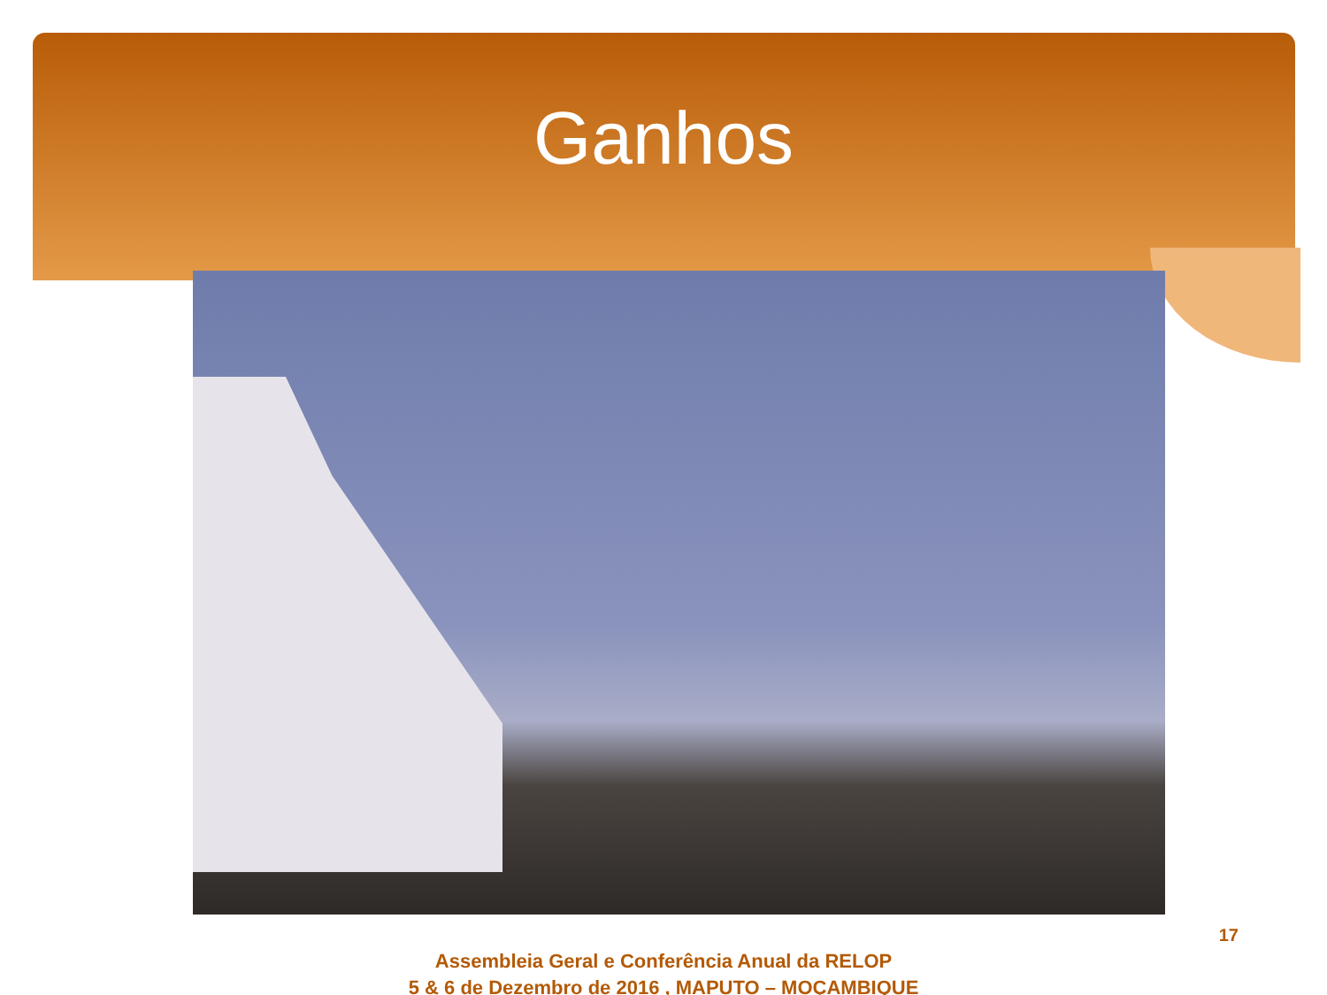Ganhos
Assembleia Geral e Conferência Anual da RELOP
5 & 6 de Dezembro de 2016 , MAPUTO – MOÇAMBIQUE
17